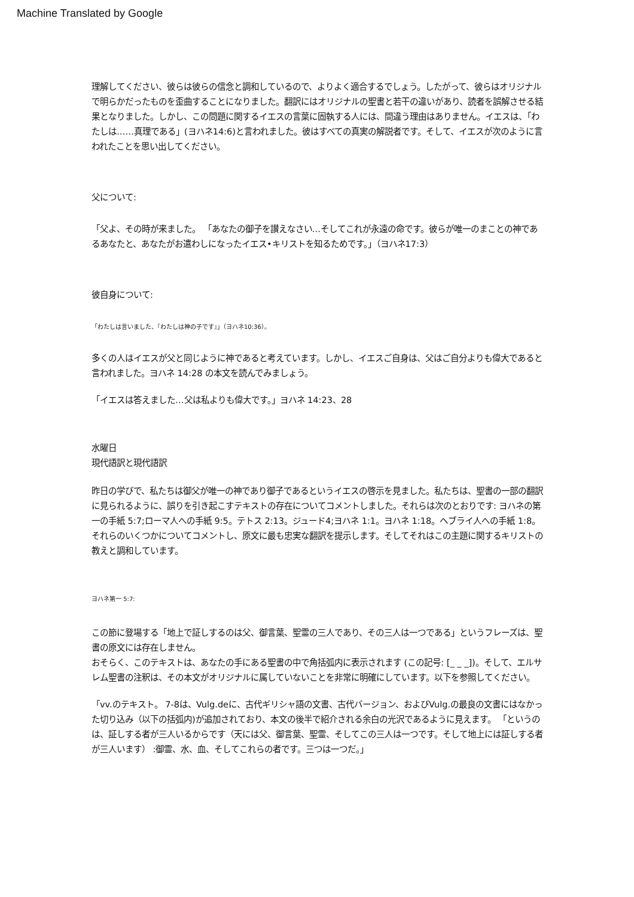Machine Translated by Google
理解してください、彼らは彼らの信念と調和しているので、よりよく適合するでしょう。したがって、彼らはオリジナルで明らかだったものを歪曲することになりました。翻訳にはオリジナルの聖書と若干の違いがあり、読者を誤解させる結果となりました。しかし、この問題に関するイエスの言葉に固執する人には、間違う理由はありません。イエスは、「わたしは……真理である」(ヨハネ14:6)と言われました。彼はすべての真実の解説者です。そして、イエスが次のように言われたことを思い出してください。
父について:
「父よ、その時が来ました。 「あなたの御子を讃えなさい…そしてこれが永遠の命です。彼らが唯一のまことの神であるあなたと、あなたがお遣わしになったイエス•キリストを知るためです。」（ヨハネ17:3）
彼自身について:
「わたしは言いました、『わたしは神の子です』」（ヨハネ10:36）。
多くの人はイエスが父と同じように神であると考えています。しかし、イエスご自身は、父はご自分よりも偉大であると言われました。ヨハネ 14:28 の本文を読んでみましょう。
「イエスは答えました…父は私よりも偉大です。」ヨハネ 14:23、28
水曜日
現代語訳と現代語訳
昨日の学びで、私たちは御父が唯一の神であり御子であるというイエスの啓示を見ました。私たちは、聖書の一部の翻訳に見られるように、誤りを引き起こすテキストの存在についてコメントしました。それらは次のとおりです: ヨハネの第一の手紙 5:7;ローマ人への手紙 9:5。テトス 2:13。ジュード4;ヨハネ 1:1。ヨハネ 1:18。ヘブライ人への手紙 1:8。それらのいくつかについてコメントし、原文に最も忠実な翻訳を提示します。そしてそれはこの主題に関するキリストの教えと調和しています。
ヨハネ第一 5:7:
この節に登場する「地上で証しするのは父、御言葉、聖霊の三人であり、その三人は一つである」というフレーズは、聖書の原文には存在しません。
おそらく、このテキストは、あなたの手にある聖書の中で角括弧内に表示されます (この記号: [_ _ _])。そして、エルサレム聖書の注釈は、その本文がオリジナルに属していないことを非常に明確にしています。以下を参照してください。
「vv.のテキスト。 7-8は、Vulg.deに、古代ギリシャ語の文書、古代バージョン、およびVulg.の最良の文書にはなかった切り込み（以下の括弧内)が追加されており、本文の後半で紹介される余白の光沢であるように見えます。 「というのは、証しする者が三人いるからです（天には父、御言葉、聖霊、そしてこの三人は一つです。そして地上には証しする者が三人います） :御霊、水、血、そしてこれらの者です。三つは一つだ。」